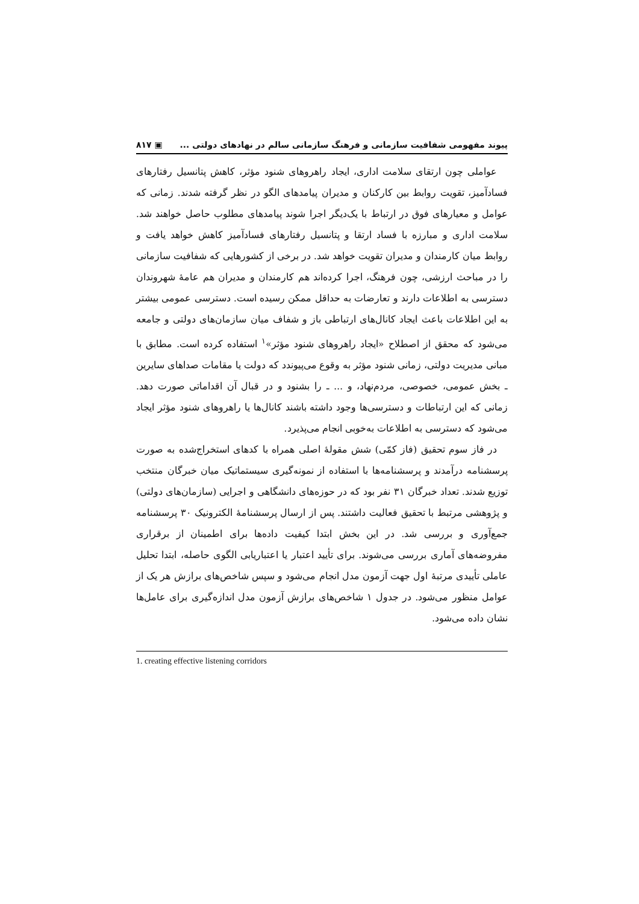پیوند مفهومی شفافیت سازمانی و فرهنگ سازمانی سالم در نهادهای دولتی ... ▣ ۸۱۷
عواملی چون ارتقای سلامت اداری، ایجاد راهروهای شنود مؤثر، کاهش پتانسیل رفتارهای فسادآمیز، تقویت روابط بین کارکنان و مدیران پیامدهای الگو در نظر گرفته شدند. زمانی که عوامل و معیارهای فوق در ارتباط با یک‌دیگر اجرا شوند پیامدهای مطلوب حاصل خواهند شد. سلامت اداری و مبارزه با فساد ارتقا و پتانسیل رفتارهای فسادآمیز کاهش خواهد یافت و روابط میان کارمندان و مدیران تقویت خواهد شد. در برخی از کشورهایی که شفافیت سازمانی را در مباحث ارزشی، چون فرهنگ، اجرا کرده‌اند هم کارمندان و مدیران هم عامهٔ شهروندان دسترسی به اطلاعات دارند و تعارضات به حداقل ممکن رسیده است. دسترسی عمومی بیشتر به این اطلاعات باعث ایجاد کانال‌های ارتباطی باز و شفاف میان سازمان‌های دولتی و جامعه می‌شود که محقق از اصطلاح «ایجاد راهروهای شنود مؤثر»<sup>۱</sup> استفاده کرده است. مطابق با مبانی مدیریت دولتی، زمانی شنود مؤثر به وقوع می‌پیوندد که دولت یا مقامات صداهای سایرین ـ بخش عمومی، خصوصی، مردم‌نهاد، و ... ـ را بشنود و در قبال آن اقداماتی صورت دهد. زمانی که این ارتباطات و دسترسی‌ها وجود داشته باشند کانال‌ها یا راهروهای شنود مؤثر ایجاد می‌شود که دسترسی به اطلاعات به‌خوبی انجام می‌پذیرد.
در فاز سوم تحقیق (فاز کمّی) شش مقولهٔ اصلی همراه با کدهای استخراج‌شده به صورت پرسشنامه درآمدند و پرسشنامه‌ها با استفاده از نمونه‌گیری سیستماتیک میان خبرگان منتخب توزیع شدند. تعداد خبرگان ۳۱ نفر بود که در حوزه‌های دانشگاهی و اجرایی (سازمان‌های دولتی) و پژوهشی مرتبط با تحقیق فعالیت داشتند. پس از ارسال پرسشنامهٔ الکترونیک ۳۰ پرسشنامه جمع‌آوری و بررسی شد. در این بخش ابتدا کیفیت داده‌ها برای اطمینان از برقراری مفروضه‌های آماری بررسی می‌شوند. برای تأیید اعتبار یا اعتباریابی الگوی حاصله، ابتدا تحلیل عاملی تأییدی مرتبهٔ اول جهت آزمون مدل انجام می‌شود و سپس شاخص‌های برازش هر یک از عوامل منظور می‌شود. در جدول ۱ شاخص‌های برازش آزمون مدل اندازه‌گیری برای عامل‌ها نشان داده می‌شود.
1. creating effective listening corridors